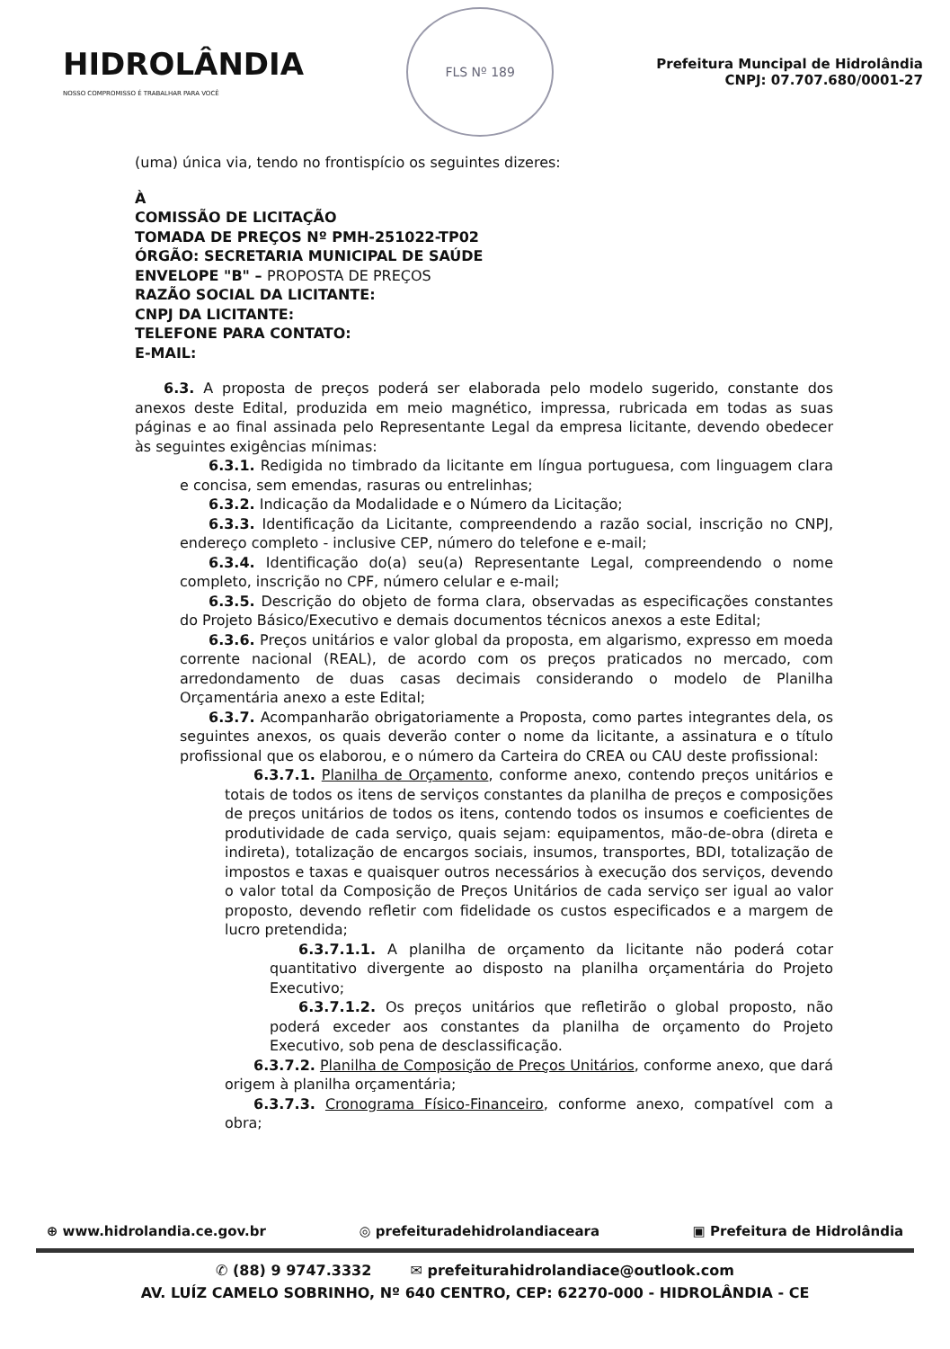HIDROLÂNDIA
NOSSO COMPROMISSO É TRABALHAR PARA VOCÊ
FLS Nº 189
Prefeitura Muncipal de Hidrolândia
CNPJ: 07.707.680/0001-27
(uma) única via, tendo no frontispício os seguintes dizeres:
À
COMISSÃO DE LICITAÇÃO
TOMADA DE PREÇOS Nº PMH-251022-TP02
ÓRGÃO: SECRETARIA MUNICIPAL DE SAÚDE
ENVELOPE "B" – PROPOSTA DE PREÇOS
RAZÃO SOCIAL DA LICITANTE:
CNPJ DA LICITANTE:
TELEFONE PARA CONTATO:
E-MAIL:
  6.3. A proposta de preços poderá ser elaborada pelo modelo sugerido, constante dos anexos deste Edital, produzida em meio magnético, impressa, rubricada em todas as suas páginas e ao final assinada pelo Representante Legal da empresa licitante, devendo obedecer às seguintes exigências mínimas:
  6.3.1. Redigida no timbrado da licitante em língua portuguesa, com linguagem clara e concisa, sem emendas, rasuras ou entrelinhas;
  6.3.2. Indicação da Modalidade e o Número da Licitação;
  6.3.3. Identificação da Licitante, compreendendo a razão social, inscrição no CNPJ, endereço completo - inclusive CEP, número do telefone e e-mail;
  6.3.4. Identificação do(a) seu(a) Representante Legal, compreendendo o nome completo, inscrição no CPF, número celular e e-mail;
  6.3.5. Descrição do objeto de forma clara, observadas as especificações constantes do Projeto Básico/Executivo e demais documentos técnicos anexos a este Edital;
  6.3.6. Preços unitários e valor global da proposta, em algarismo, expresso em moeda corrente nacional (REAL), de acordo com os preços praticados no mercado, com arredondamento de duas casas decimais considerando o modelo de Planilha Orçamentária anexo a este Edital;
  6.3.7. Acompanharão obrigatoriamente a Proposta, como partes integrantes dela, os seguintes anexos, os quais deverão conter o nome da licitante, a assinatura e o título profissional que os elaborou, e o número da Carteira do CREA ou CAU deste profissional:
  6.3.7.1. Planilha de Orçamento, conforme anexo, contendo preços unitários e totais de todos os itens de serviços constantes da planilha de preços e composições de preços unitários de todos os itens, contendo todos os insumos e coeficientes de produtividade de cada serviço, quais sejam: equipamentos, mão-de-obra (direta e indireta), totalização de encargos sociais, insumos, transportes, BDI, totalização de impostos e taxas e quaisquer outros necessários à execução dos serviços, devendo o valor total da Composição de Preços Unitários de cada serviço ser igual ao valor proposto, devendo refletir com fidelidade os custos especificados e a margem de lucro pretendida;
  6.3.7.1.1. A planilha de orçamento da licitante não poderá cotar quantitativo divergente ao disposto na planilha orçamentária do Projeto Executivo;
  6.3.7.1.2. Os preços unitários que refletirão o global proposto, não poderá exceder aos constantes da planilha de orçamento do Projeto Executivo, sob pena de desclassificação.
  6.3.7.2. Planilha de Composição de Preços Unitários, conforme anexo, que dará origem à planilha orçamentária;
  6.3.7.3. Cronograma Físico-Financeiro, conforme anexo, compatível com a obra;
⊕ www.hidrolandia.ce.gov.br ◎ prefeituradehidrolandiaceara ▣ Prefeitura de Hidrolândia
✆ (88) 9 9747.3332    ✉ prefeiturahidrolandiace@outlook.com
AV. LUÍZ CAMELO SOBRINHO, Nº 640 CENTRO, CEP: 62270-000 - HIDROLÂNDIA - CE